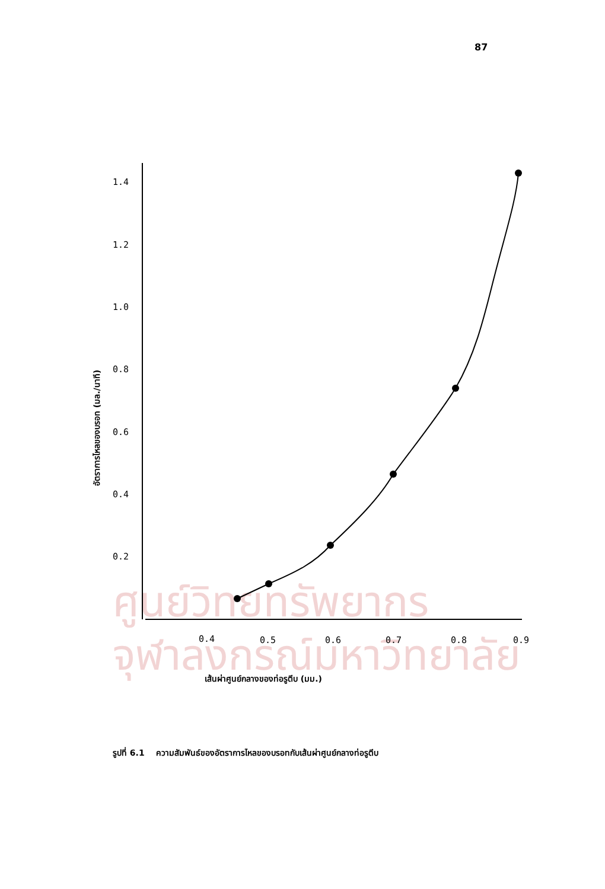87
ศูนย์วิทยทรัพยากร
จุฬาลงกรณ์มหาวิทยาลัย
1.4
1.2
1.0
0.8
0.6
0.4
0.2
0.4
0.5
0.6
0.7
0.8
0.9
อัตราการไหลของบรอท (มล./นาที)
เส้นผ่าศูนย์กลางของท่อรูตีบ (มม.)
รูปที่ 6.1 ความสัมพันธ์ของอัตราการไหลของบรอทกับเส้นผ่าศูนย์กลางท่อรูตีบ